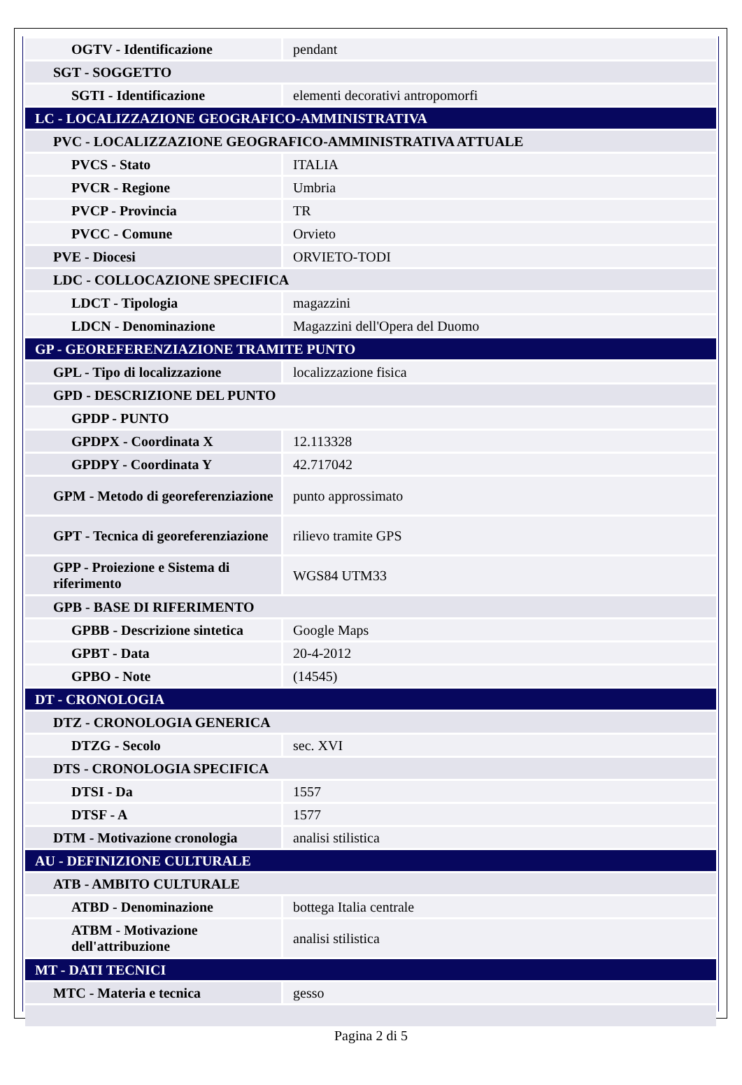| OGTV - Identificazione | pendant |
| SGT - SOGGETTO | |
| SGTI - Identificazione | elementi decorativi antropomorfi |
| LC - LOCALIZZAZIONE GEOGRAFICO-AMMINISTRATIVA | |
| PVC - LOCALIZZAZIONE GEOGRAFICO-AMMINISTRATIVA ATTUALE | |
| PVCS - Stato | ITALIA |
| PVCR - Regione | Umbria |
| PVCP - Provincia | TR |
| PVCC - Comune | Orvieto |
| PVE - Diocesi | ORVIETO-TODI |
| LDC - COLLOCAZIONE SPECIFICA | |
| LDCT - Tipologia | magazzini |
| LDCN - Denominazione | Magazzini dell'Opera del Duomo |
| GP - GEOREFERENZIAZIONE TRAMITE PUNTO | |
| GPL - Tipo di localizzazione | localizzazione fisica |
| GPD - DESCRIZIONE DEL PUNTO | |
| GPDP - PUNTO | |
| GPDPX - Coordinata X | 12.113328 |
| GPDPY - Coordinata Y | 42.717042 |
| GPM - Metodo di georeferenziazione | punto approssimato |
| GPT - Tecnica di georeferenziazione | rilievo tramite GPS |
| GPP - Proiezione e Sistema di riferimento | WGS84 UTM33 |
| GPB - BASE DI RIFERIMENTO | |
| GPBB - Descrizione sintetica | Google Maps |
| GPBT - Data | 20-4-2012 |
| GPBO - Note | (14545) |
| DT - CRONOLOGIA | |
| DTZ - CRONOLOGIA GENERICA | |
| DTZG - Secolo | sec. XVI |
| DTS - CRONOLOGIA SPECIFICA | |
| DTSI - Da | 1557 |
| DTSF - A | 1577 |
| DTM - Motivazione cronologia | analisi stilistica |
| AU - DEFINIZIONE CULTURALE | |
| ATB - AMBITO CULTURALE | |
| ATBD - Denominazione | bottega Italia centrale |
| ATBM - Motivazione dell'attribuzione | analisi stilistica |
| MT - DATI TECNICI | |
| MTC - Materia e tecnica | gesso |
Pagina 2 di 5